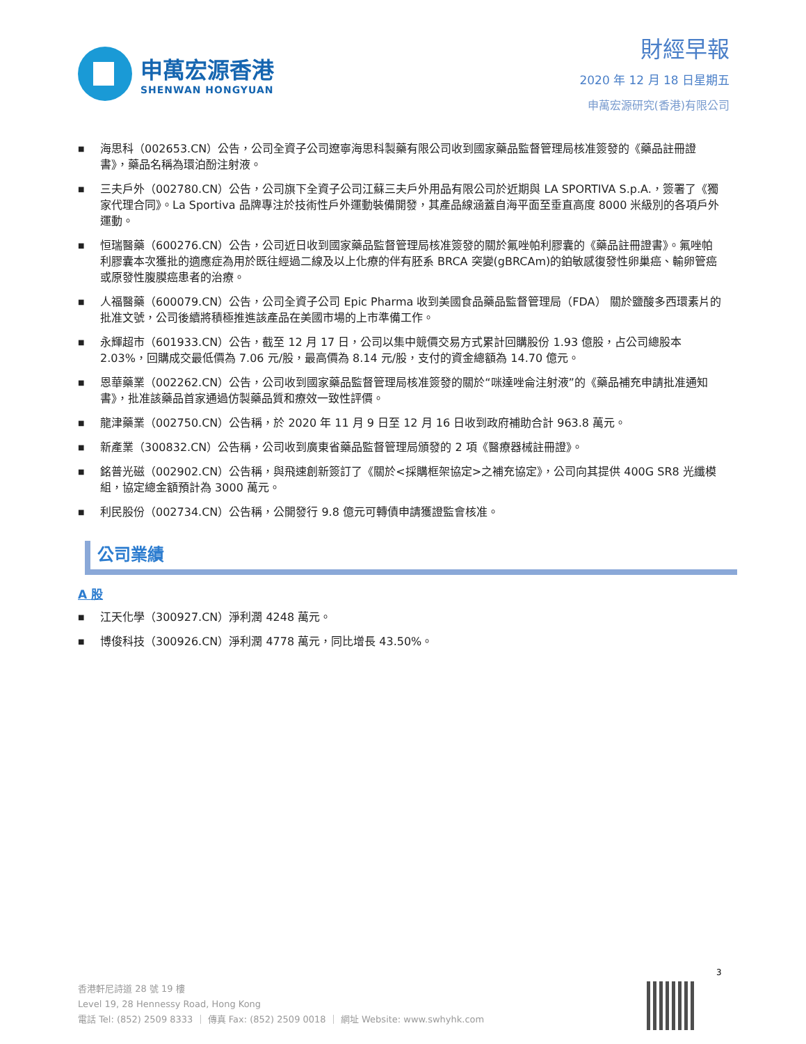申萬宏源香港
SHENWAN HONGYUAN
財經早報
2020 年 12 月 18 日星期五
申萬宏源研究(香港)有限公司
■ 海思科（002653.CN）公告，公司全資子公司遼寧海思科製藥有限公司收到國家藥品監督管理局核准簽發的《藥品註冊證書》，藥品名稱為環泊酚注射液。
■ 三夫戶外（002780.CN）公告，公司旗下全資子公司江蘇三夫戶外用品有限公司於近期與 LA SPORTIVA S.p.A.，簽署了《獨家代理合同》。La Sportiva 品牌專注於技術性戶外運動裝備開發，其產品線涵蓋自海平面至垂直高度 8000 米級別的各項戶外運動。
■ 恒瑞醫藥（600276.CN）公告，公司近日收到國家藥品監督管理局核准簽發的關於氟唑帕利膠囊的《藥品註冊證書》。氟唑帕利膠囊本次獲批的適應症為用於既往經過二線及以上化療的伴有胚系 BRCA 突變(gBRCAm)的鉑敏感復發性卵巢癌、輸卵管癌或原發性腹膜癌患者的治療。
■ 人福醫藥（600079.CN）公告，公司全資子公司 Epic Pharma 收到美國食品藥品監督管理局（FDA） 關於鹽酸多西環素片的批准文號，公司後續將積極推進該產品在美國市場的上市準備工作。
■ 永輝超市（601933.CN）公告，截至 12 月 17 日，公司以集中競價交易方式累計回購股份 1.93 億股，占公司總股本 2.03%，回購成交最低價為 7.06 元/股，最高價為 8.14 元/股，支付的資金總額為 14.70 億元。
■ 恩華藥業（002262.CN）公告，公司收到國家藥品監督管理局核准簽發的關於“咪達唑侖注射液”的《藥品補充申請批准通知書》，批准該藥品首家通過仿製藥品質和療效一致性評價。
■ 龍津藥業（002750.CN）公告稱，於 2020 年 11 月 9 日至 12 月 16 日收到政府補助合計 963.8 萬元。
■ 新產業（300832.CN）公告稱，公司收到廣東省藥品監督管理局頒發的 2 項《醫療器械註冊證》。
■ 銘普光磁（002902.CN）公告稱，與飛速創新簽訂了《關於<採購框架協定>之補充協定》，公司向其提供 400G SR8 光纖模組，協定總金額預計為 3000 萬元。
■ 利民股份（002734.CN）公告稱，公開發行 9.8 億元可轉債申請獲證監會核准。
公司業績
A 股
■ 江天化學（300927.CN）淨利潤 4248 萬元。
■ 博俊科技（300926.CN）淨利潤 4778 萬元，同比增長 43.50%。
3
香港軒尼詩道 28 號 19 樓
Level 19, 28 Hennessy Road, Hong Kong
電話 Tel: (852) 2509 8333 ｜ 傳真 Fax: (852) 2509 0018 ｜ 網址 Website: www.swhyhk.com